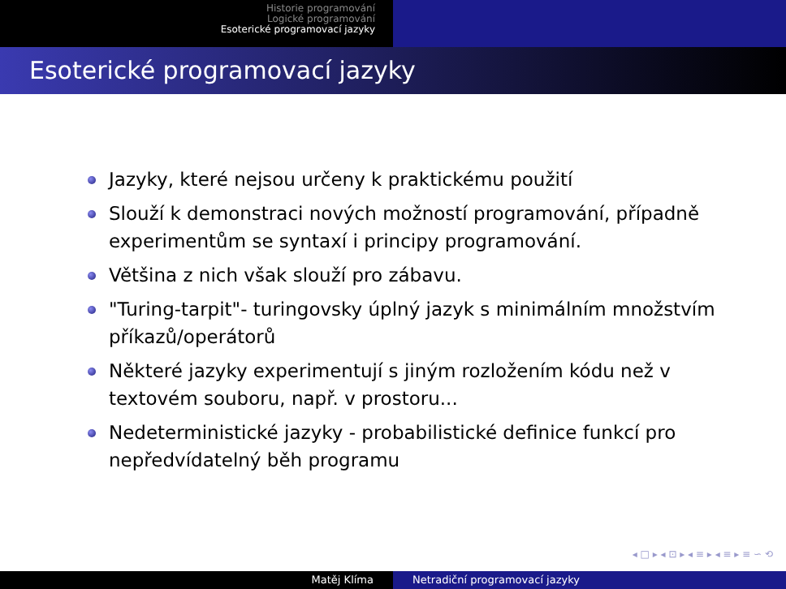Historie programování
Logické programování
Esoterické programovací jazyky
Esoterické programovací jazyky
Jazyky, které nejsou určeny k praktickému použití
Slouží k demonstraci nových možností programování, případně experimentům se syntaxí i principy programování.
Většina z nich však slouží pro zábavu.
"Turing-tarpit"- turingovsky úplný jazyk s minimálním množstvím příkazů/operátorů
Některé jazyky experimentují s jiným rozložením kódu než v textovém souboru, např. v prostoru...
Nedeterministické jazyky - probabilistické definice funkcí pro nepředvídatelný běh programu
◂ □ ▸ ◂ ⊡ ▸ ◂ ≡ ▸ ◂ ≡ ▸ ≡ ∽ ⟲
Matěj Klíma Netradiční programovací jazyky